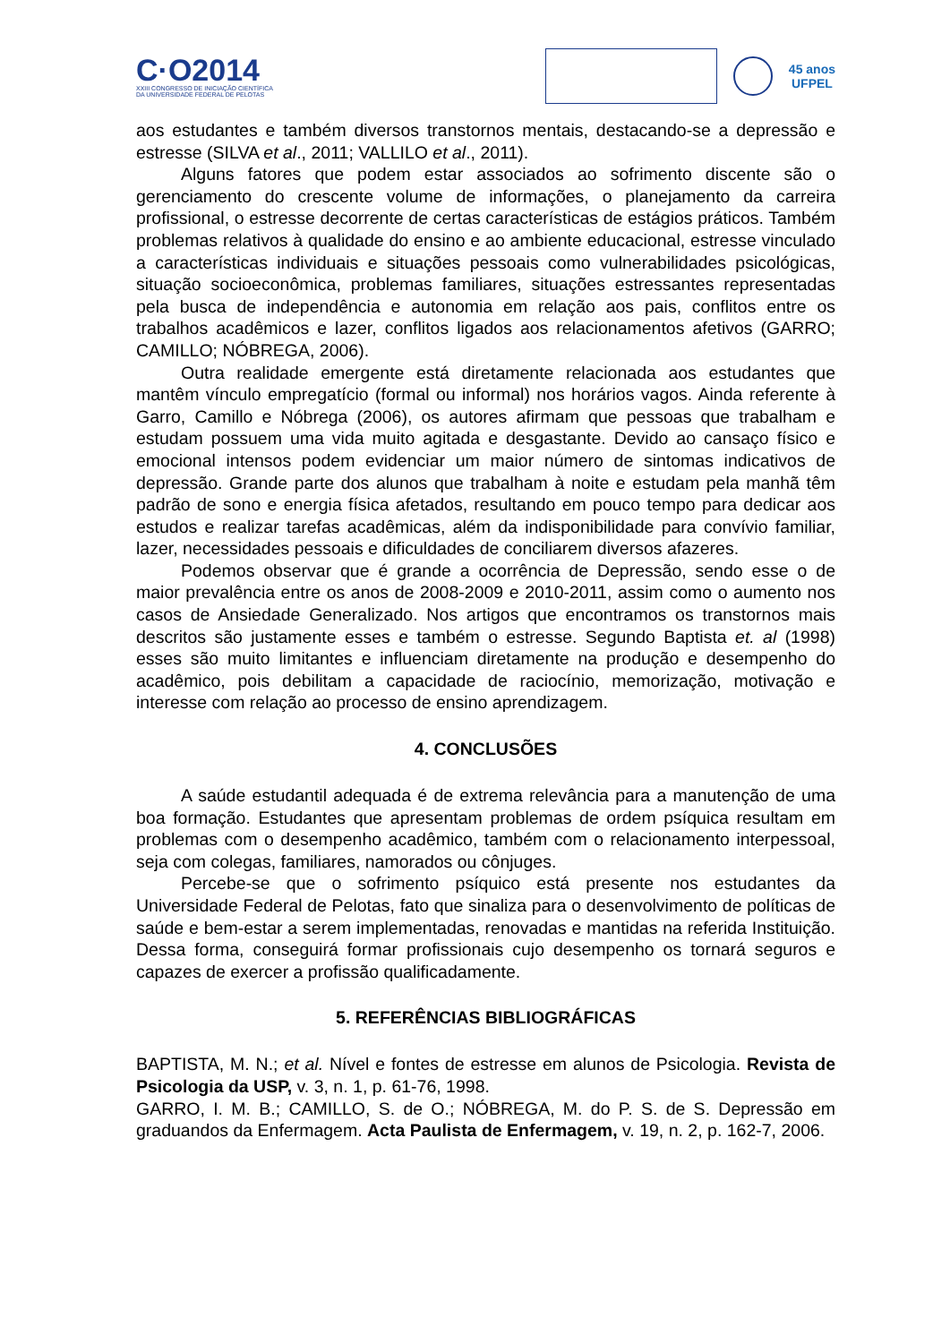C·O2014
XXIII CONGRESSO DE INICIAÇÃO CIENTÍFICA
DA UNIVERSIDADE FEDERAL DE PELOTAS
45 anos
UFPEL
aos estudantes e também diversos transtornos mentais, destacando-se a depressão e estresse (SILVA et al., 2011; VALLILO et al., 2011).
Alguns fatores que podem estar associados ao sofrimento discente são o gerenciamento do crescente volume de informações, o planejamento da carreira profissional, o estresse decorrente de certas características de estágios práticos. Também problemas relativos à qualidade do ensino e ao ambiente educacional, estresse vinculado a características individuais e situações pessoais como vulnerabilidades psicológicas, situação socioeconômica, problemas familiares, situações estressantes representadas pela busca de independência e autonomia em relação aos pais, conflitos entre os trabalhos acadêmicos e lazer, conflitos ligados aos relacionamentos afetivos (GARRO; CAMILLO; NÓBREGA, 2006).
Outra realidade emergente está diretamente relacionada aos estudantes que mantêm vínculo empregatício (formal ou informal) nos horários vagos. Ainda referente à Garro, Camillo e Nóbrega (2006), os autores afirmam que pessoas que trabalham e estudam possuem uma vida muito agitada e desgastante. Devido ao cansaço físico e emocional intensos podem evidenciar um maior número de sintomas indicativos de depressão. Grande parte dos alunos que trabalham à noite e estudam pela manhã têm padrão de sono e energia física afetados, resultando em pouco tempo para dedicar aos estudos e realizar tarefas acadêmicas, além da indisponibilidade para convívio familiar, lazer, necessidades pessoais e dificuldades de conciliarem diversos afazeres.
Podemos observar que é grande a ocorrência de Depressão, sendo esse o de maior prevalência entre os anos de 2008-2009 e 2010-2011, assim como o aumento nos casos de Ansiedade Generalizado. Nos artigos que encontramos os transtornos mais descritos são justamente esses e também o estresse. Segundo Baptista et. al (1998) esses são muito limitantes e influenciam diretamente na produção e desempenho do acadêmico, pois debilitam a capacidade de raciocínio, memorização, motivação e interesse com relação ao processo de ensino aprendizagem.
4. CONCLUSÕES
A saúde estudantil adequada é de extrema relevância para a manutenção de uma boa formação. Estudantes que apresentam problemas de ordem psíquica resultam em problemas com o desempenho acadêmico, também com o relacionamento interpessoal, seja com colegas, familiares, namorados ou cônjuges.
Percebe-se que o sofrimento psíquico está presente nos estudantes da Universidade Federal de Pelotas, fato que sinaliza para o desenvolvimento de políticas de saúde e bem-estar a serem implementadas, renovadas e mantidas na referida Instituição. Dessa forma, conseguirá formar profissionais cujo desempenho os tornará seguros e capazes de exercer a profissão qualificadamente.
5. REFERÊNCIAS BIBLIOGRÁFICAS
BAPTISTA, M. N.; et al. Nível e fontes de estresse em alunos de Psicologia. Revista de Psicologia da USP, v. 3, n. 1, p. 61-76, 1998.
GARRO, I. M. B.; CAMILLO, S. de O.; NÓBREGA, M. do P. S. de S. Depressão em graduandos da Enfermagem. Acta Paulista de Enfermagem, v. 19, n. 2, p. 162-7, 2006.